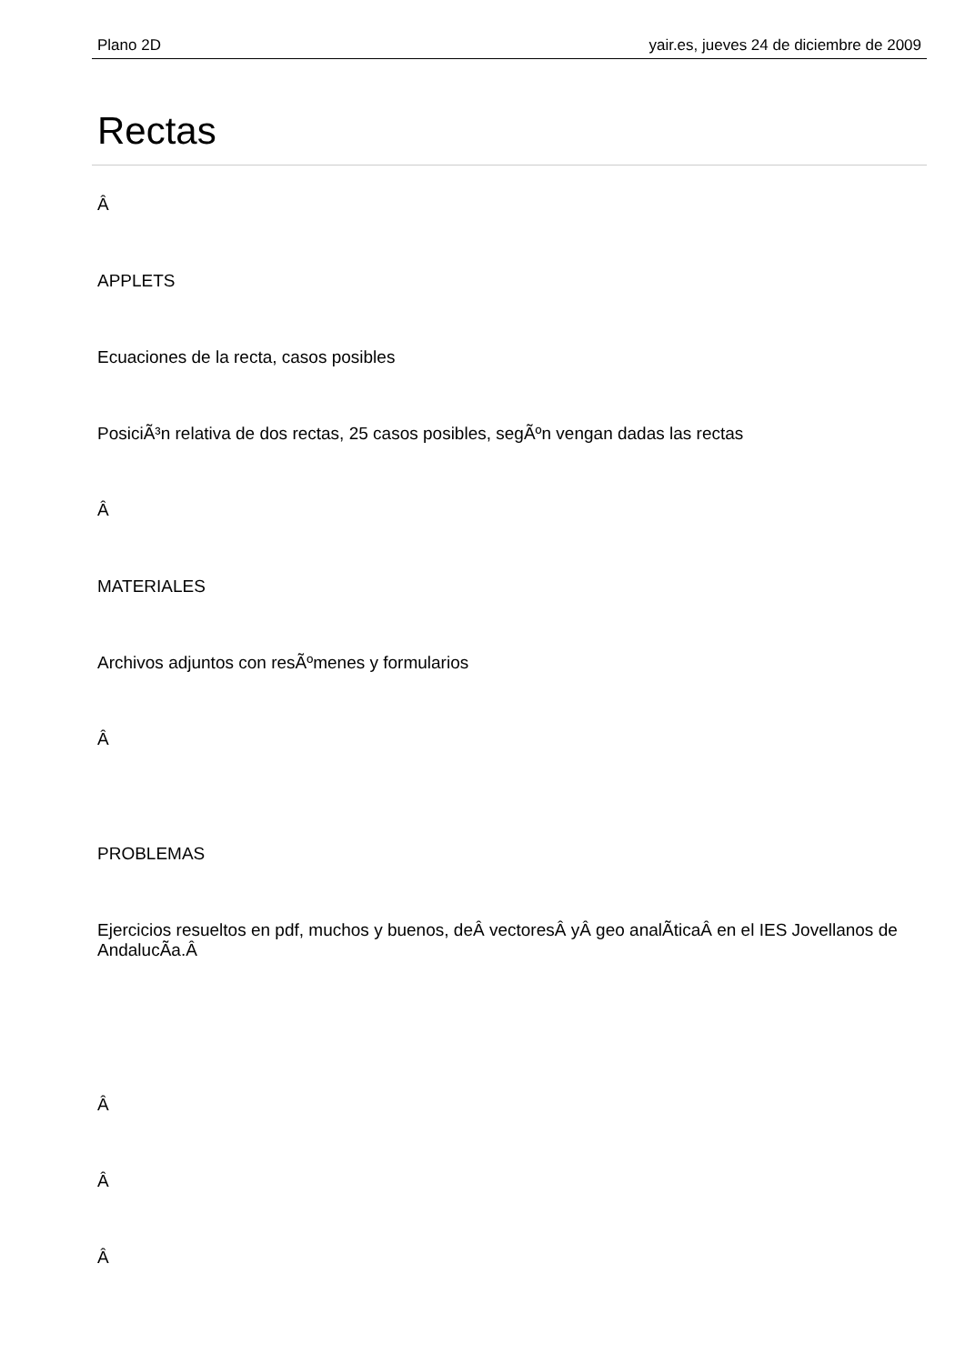Plano 2D yair.es, jueves 24 de diciembre de 2009
Rectas
Â
APPLETS
Ecuaciones de la recta, casos posibles
PosiciÃ³n relativa de dos rectas, 25 casos posibles, segÃºn vengan dadas las rectas
Â
MATERIALES
Archivos adjuntos con resÃºmenes y formularios
Â
PROBLEMAS
Ejercicios resueltos en pdf, muchos y buenos, deÂ vectoresÂ yÂ geo analÃ­ticaÂ en el IES Jovellanos de AndalucÃ­a.Â
Â
Â
Â